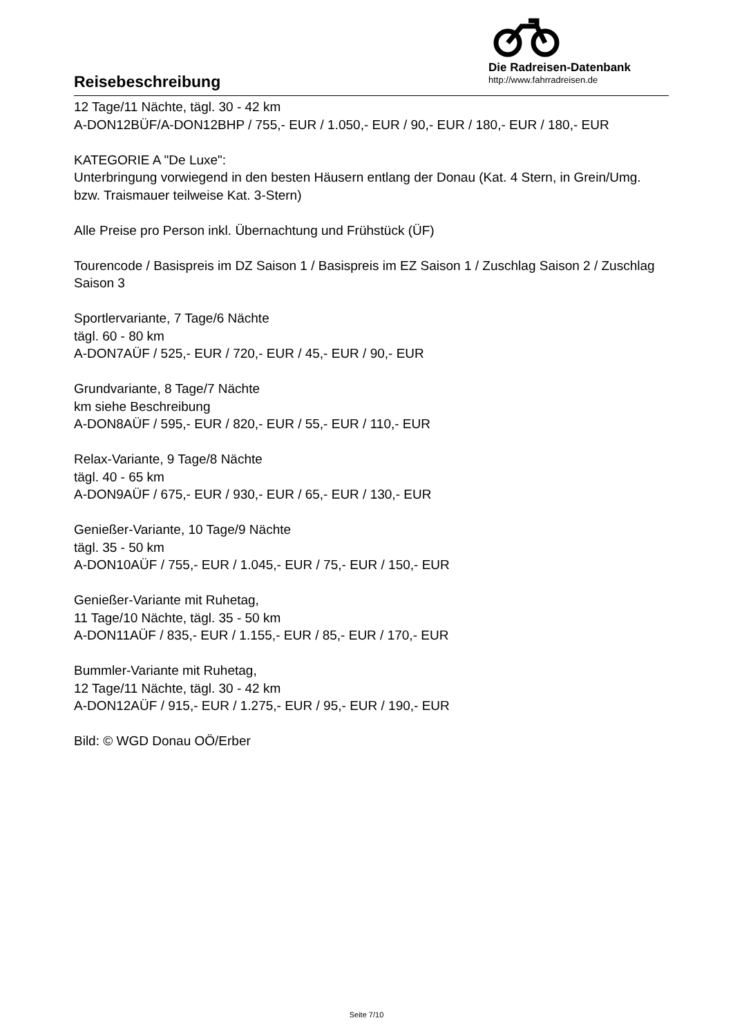Reisebeschreibung
Die Radreisen-Datenbank
http://www.fahrradreisen.de
12 Tage/11 Nächte, tägl. 30 - 42 km
A-DON12BÜF/A-DON12BHP / 755,- EUR / 1.050,- EUR / 90,- EUR / 180,- EUR / 180,- EUR
KATEGORIE A "De Luxe":
Unterbringung vorwiegend in den besten Häusern entlang der Donau (Kat. 4 Stern, in Grein/Umg. bzw. Traismauer teilweise Kat. 3-Stern)
Alle Preise pro Person inkl. Übernachtung und Frühstück (ÜF)
Tourencode / Basispreis im DZ Saison 1 / Basispreis im EZ Saison 1 / Zuschlag Saison 2 / Zuschlag Saison 3
Sportlervariante, 7 Tage/6 Nächte
tägl. 60 - 80 km
A-DON7AÜF / 525,- EUR / 720,- EUR / 45,- EUR / 90,- EUR
Grundvariante, 8 Tage/7 Nächte
km siehe Beschreibung
A-DON8AÜF / 595,- EUR / 820,- EUR / 55,- EUR / 110,- EUR
Relax-Variante, 9 Tage/8 Nächte
tägl. 40 - 65 km
A-DON9AÜF / 675,- EUR / 930,- EUR / 65,- EUR / 130,- EUR
Genießer-Variante, 10 Tage/9 Nächte
tägl. 35 - 50 km
A-DON10AÜF / 755,- EUR / 1.045,- EUR / 75,- EUR / 150,- EUR
Genießer-Variante mit Ruhetag,
11 Tage/10 Nächte, tägl. 35 - 50 km
A-DON11AÜF / 835,- EUR / 1.155,- EUR / 85,- EUR / 170,- EUR
Bummler-Variante mit Ruhetag,
12 Tage/11 Nächte, tägl. 30 - 42 km
A-DON12AÜF / 915,- EUR / 1.275,- EUR / 95,- EUR / 190,- EUR
Bild: © WGD Donau OÖ/Erber
Seite 7/10